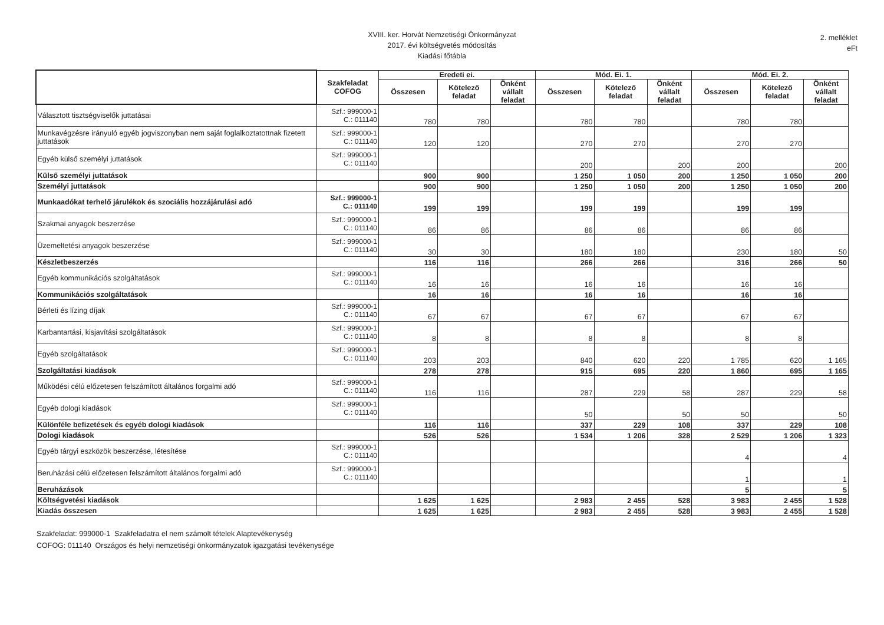XVIII. ker. Horvát Nemzetiségi Önkormányzat
2017. évi költségvetés módosítás
Kiadási főtábla
2. melléklet
eFt
| | Szakfeladat COFOG | Eredeti ei. | | | Mód. Ei. 1. | | | Mód. Ei. 2. | | |
| --- | --- | --- | --- | --- | --- | --- | --- | --- | --- | --- |
| | | Összesen | Kötelező feladat | Önként vállalt feladat | Összesen | Kötelező feladat | Önként vállalt feladat | Összesen | Kötelező feladat | Önként vállalt feladat |
| Választott tisztségviselők juttatásai | Szf.: 999000-1 C.: 011140 | 780 | 780 | | 780 | 780 | | 780 | 780 | |
| Munkavégzésre irányuló egyéb jogviszonyban nem saját foglalkoztatottnak fizetett juttatások | Szf.: 999000-1 C.: 011140 | 120 | 120 | | 270 | 270 | | 270 | 270 | |
| Egyéb külső személyi juttatások | Szf.: 999000-1 C.: 011140 | | | | 200 | | 200 | 200 | | 200 |
| Külső személyi juttatások | | 900 | 900 | | 1 250 | 1 050 | 200 | 1 250 | 1 050 | 200 |
| Személyi juttatások | | 900 | 900 | | 1 250 | 1 050 | 200 | 1 250 | 1 050 | 200 |
| Munkaadókat terhelő járulékok és szociális hozzájárulási adó | Szf.: 999000-1 C.: 011140 | 199 | 199 | | 199 | 199 | | 199 | 199 | |
| Szakmai anyagok beszerzése | Szf.: 999000-1 C.: 011140 | 86 | 86 | | 86 | 86 | | 86 | 86 | |
| Üzemeltetési anyagok beszerzése | Szf.: 999000-1 C.: 011140 | 30 | 30 | | 180 | 180 | | 230 | 180 | 50 |
| Készletbeszerzés | | 116 | 116 | | 266 | 266 | | 316 | 266 | 50 |
| Egyéb kommunikációs szolgáltatások | Szf.: 999000-1 C.: 011140 | 16 | 16 | | 16 | 16 | | 16 | 16 | |
| Kommunikációs szolgáltatások | | 16 | 16 | | 16 | 16 | | 16 | 16 | |
| Bérleti és lízing díjak | Szf.: 999000-1 C.: 011140 | 67 | 67 | | 67 | 67 | | 67 | 67 | |
| Karbantartási, kisjavítási szolgáltatások | Szf.: 999000-1 C.: 011140 | 8 | 8 | | 8 | 8 | | 8 | 8 | |
| Egyéb szolgáltatások | Szf.: 999000-1 C.: 011140 | 203 | 203 | | 840 | 620 | 220 | 1 785 | 620 | 1 165 |
| Szolgáltatási kiadások | | 278 | 278 | | 915 | 695 | 220 | 1 860 | 695 | 1 165 |
| Működési célú előzetesen felszámított általános forgalmi adó | Szf.: 999000-1 C.: 011140 | 116 | 116 | | 287 | 229 | 58 | 287 | 229 | 58 |
| Egyéb dologi kiadások | Szf.: 999000-1 C.: 011140 | | | | 50 | | 50 | 50 | | 50 |
| Különféle befizetések és egyéb dologi kiadások | | 116 | 116 | | 337 | 229 | 108 | 337 | 229 | 108 |
| Dologi kiadások | | 526 | 526 | | 1 534 | 1 206 | 328 | 2 529 | 1 206 | 1 323 |
| Egyéb tárgyi eszközök beszerzése, létesítése | Szf.: 999000-1 C.: 011140 | | | | | | | 4 | | 4 |
| Beruházási célú előzetesen felszámított általános forgalmi adó | Szf.: 999000-1 C.: 011140 | | | | | | | 1 | | 1 |
| Beruházások | | | | | | | | 5 | | 5 |
| Költségvetési kiadások | | 1 625 | 1 625 | | 2 983 | 2 455 | 528 | 3 983 | 2 455 | 1 528 |
| Kiadás összesen | | 1 625 | 1 625 | | 2 983 | 2 455 | 528 | 3 983 | 2 455 | 1 528 |
Szakfeladat: 999000-1 Szakfeladatra el nem számolt tételek Alaptevékenység
COFOG: 011140 Országos és helyi nemzetiségi önkormányzatok igazgatási tevékenysége